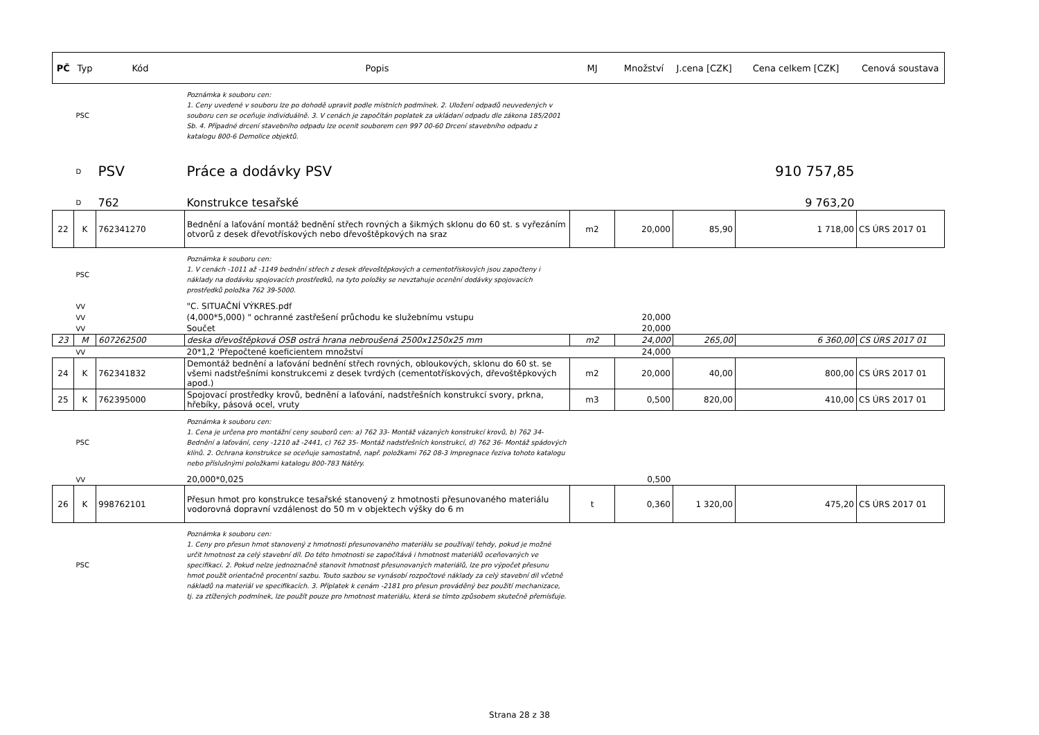| PČ | Typ | Kód | Popis | MJ | Množství | J.cena [CZK] | Cena celkem [CZK] | Cenová soustava |
| --- | --- | --- | --- | --- | --- | --- | --- | --- |
| | PSC | | Poznámka k souboru cen: 1. Ceny uvedené v souboru lze po dohodě upravit podle místních podmínek. 2. Uložení odpadů neuvedených v souboru cen se oceňuje individuálně. 3. V cenách je započítán poplatek za ukládaní odpadu dle zákona 185/2001 Sb. 4. Případné drcení stavebního odpadu lze ocenit souborem cen 997 00-60 Drcení stavebního odpadu z katalogu 800-6 Demolice objektů. | | | | | |
| | D | PSV | Práce a dodávky PSV | | | | 910 757,85 | |
| | D | 762 | Konstrukce tesařské | | | | 9 763,20 | |
| 22 | K | 762341270 | Bednění a laťování montáž bednění střech rovných a šikmých sklonu do 60 st. s vyřezáním otvorů z desek dřevotřískových nebo dřevoštěpkových na sraz | m2 | 20,000 | 85,90 | 1 718,00 | CS ÚRS 2017 01 |
| | PSC | | Poznámka k souboru cen: 1. V cenách -1011 až -1149 bednění střech z desek dřevoštěpkových a cementotřískových jsou započteny i náklady na dodávku spojovacích prostředků, na tyto položky se nevztahuje ocenění dodávky spojovacích prostředků položka 762 39-5000. | | | | | |
| | VV | | "C. SITUAČNÍ VÝKRES.pdf | | | | | |
| | VV | | (4,000*5,000) " ochranné zastřešení průchodu ke služebnímu vstupu | | 20,000 | | | |
| | VV | | Součet | | 20,000 | | | |
| 23 | M | 607262500 | deska dřevoštěpková OSB ostrá hrana nebroušená 2500x1250x25 mm | m2 | 24,000 | 265,00 | 6 360,00 | CS ÚRS 2017 01 |
| | VV | | 20*1,2 'Přepočtené koeficientem množství | | 24,000 | | | |
| 24 | K | 762341832 | Demontáž bednění a laťování bednění střech rovných, obloukových, sklonu do 60 st. se všemi nadstřešními konstrukcemi z desek tvrdých (cementotřískových, dřevoštěpkových apod.) | m2 | 20,000 | 40,00 | 800,00 | CS ÚRS 2017 01 |
| 25 | K | 762395000 | Spojovací prostředky krovů, bednění a laťování, nadstřešních konstrukcí svory, prkna, hřebíky, pásová ocel, vruty | m3 | 0,500 | 820,00 | 410,00 | CS ÚRS 2017 01 |
| | PSC | | Poznámka k souboru cen: 1. Cena je určena pro montážní ceny souborů cen: a) 762 33- Montáž vázaných konstrukcí krovů, b) 762 34- Bednění a laťování, ceny -1210 až -2441, c) 762 35- Montáž nadstřešních konstrukcí, d) 762 36- Montáž spádových klínů. 2. Ochrana konstrukce se oceňuje samostatně, např. položkami 762 08-3 Impregnace řeziva tohoto katalogu nebo příslušnými položkami katalogu 800-783 Nátěry. | | | | | |
| | VV | | 20,000*0,025 | | 0,500 | | | |
| 26 | K | 998762101 | Přesun hmot pro konstrukce tesařské stanovený z hmotnosti přesunovaného materiálu vodorovná dopravní vzdálenost do 50 m v objektech výšky do 6 m | t | 0,360 | 1 320,00 | 475,20 | CS ÚRS 2017 01 |
| | PSC | | Poznámka k souboru cen: 1. Ceny pro přesun hmot stanovený z hmotnosti přesunovaného materiálu se používají tehdy, pokud je možné určit hmotnost za celý stavební díl. Do této hmotnosti se započítává i hmotnost materiálů oceňovaných ve specifikaci. 2. Pokud nelze jednoznačně stanovit hmotnost přesunovaných materiálů, lze pro výpočet přesunu hmot použít orientačně procentní sazbu. Touto sazbou se vynásobí rozpočtové náklady za celý stavební díl včetně nákladů na materiál ve specifikacích. 3. Příplatek k cenám -2181 pro přesun prováděný bez použití mechanizace, tj. za ztížených podmínek, lze použít pouze pro hmotnost materiálu, která se tímto způsobem skutečně přemísťuje. | | | | | |
Strana 28 z 38